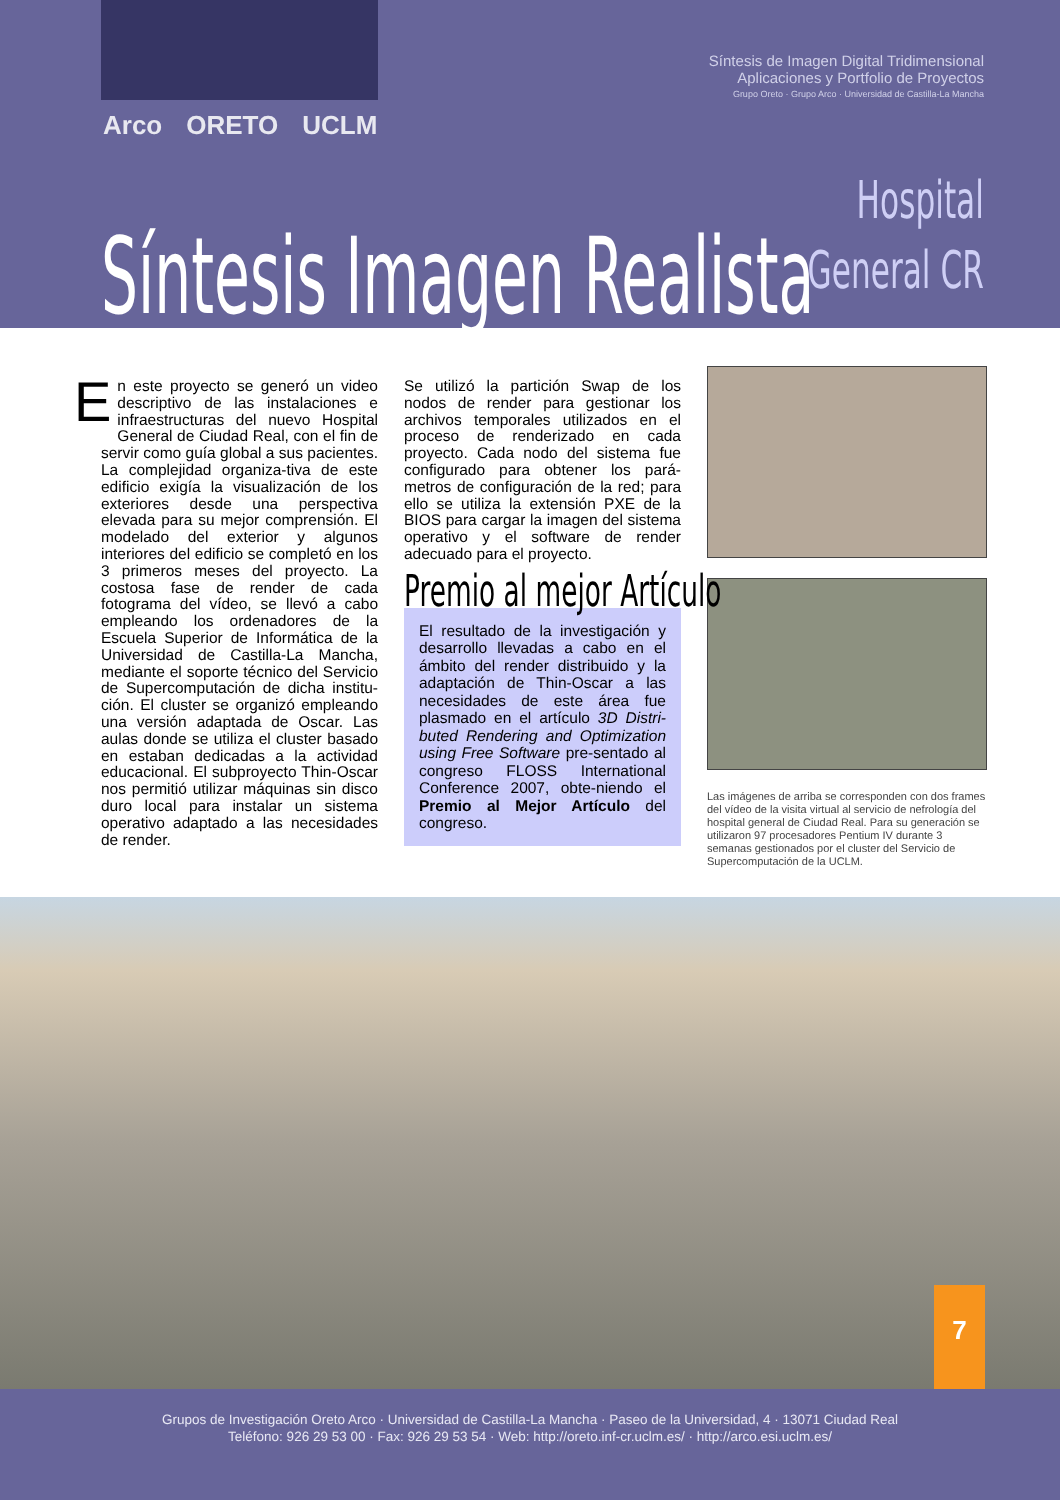Arco ORETO UCLM
Síntesis de Imagen Digital Tridimensional
Aplicaciones y Portfolio de Proyectos
Grupo Oreto · Grupo Arco · Universidad de Castilla-La Mancha
Hospital
General CR
Síntesis Imagen Realista
En este proyecto se generó un video descriptivo de las instalaciones e infraestructuras del nuevo Hospital General de Ciudad Real, con el fin de servir como guía global a sus pacientes. La complejidad organiza-tiva de este edificio exigía la visualización de los exteriores desde una perspectiva elevada para su mejor comprensión. El modelado del exterior y algunos interiores del edificio se completó en los 3 primeros meses del proyecto. La costosa fase de render de cada fotograma del vídeo, se llevó a cabo empleando los ordenadores de la Escuela Superior de Informática de la Universidad de Castilla-La Mancha, mediante el soporte técnico del Servicio de Supercomputación de dicha institu-ción. El cluster se organizó empleando una versión adaptada de Oscar. Las aulas donde se utiliza el cluster basado en estaban dedicadas a la actividad educacional. El subproyecto Thin-Oscar nos permitió utilizar máquinas sin disco duro local para instalar un sistema operativo adaptado a las necesidades de render.
Se utilizó la partición Swap de los nodos de render para gestionar los archivos temporales utilizados en el proceso de renderizado en cada proyecto. Cada nodo del sistema fue configurado para obtener los pará-metros de configuración de la red; para ello se utiliza la extensión PXE de la BIOS para cargar la imagen del sistema operativo y el software de render adecuado para el proyecto.
Premio al mejor Artículo
El resultado de la investigación y desarrollo llevadas a cabo en el ámbito del render distribuido y la adaptación de Thin-Oscar a las necesidades de este área fue plasmado en el artículo 3D Distri-buted Rendering and Optimization using Free Software pre-sentado al congreso FLOSS International Conference 2007, obte-niendo el Premio al Mejor Artículo del congreso.
Las imágenes de arriba se corresponden con dos frames del vídeo de la visita virtual al servicio de nefrología del hospital general de Ciudad Real. Para su generación se utilizaron 97 procesadores Pentium IV durante 3 semanas gestionados por el cluster del Servicio de Supercomputación de la UCLM.
7
Grupos de Investigación Oreto Arco · Universidad de Castilla-La Mancha · Paseo de la Universidad, 4 · 13071 Ciudad Real
Teléfono: 926 29 53 00 · Fax: 926 29 53 54 · Web: http://oreto.inf-cr.uclm.es/ · http://arco.esi.uclm.es/